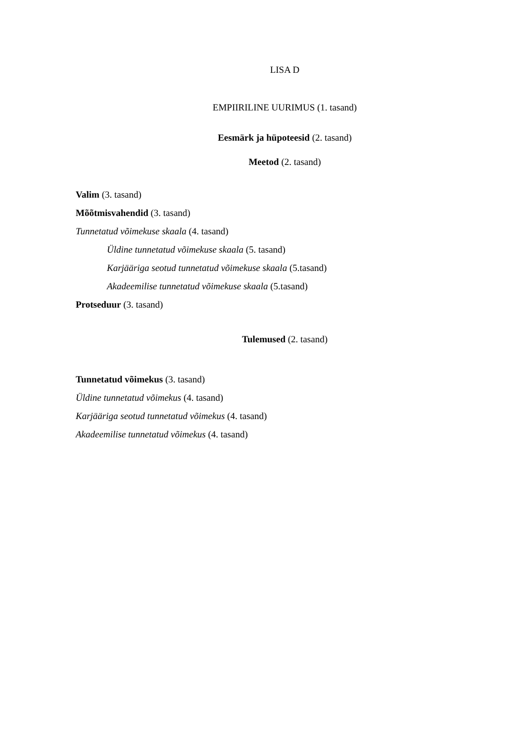LISA D
EMPIIRILINE UURIMUS (1. tasand)
Eesmärk ja hüpoteesid (2. tasand)
Meetod (2. tasand)
Valim (3. tasand)
Mõõtmisvahendid (3. tasand)
Tunnetatud võimekuse skaala (4. tasand)
Üldine tunnetatud võimekuse skaala (5. tasand)
Karjääriga seotud tunnetatud võimekuse skaala (5.tasand)
Akadeemilise tunnetatud võimekuse skaala (5.tasand)
Protseduur (3. tasand)
Tulemused (2. tasand)
Tunnetatud võimekus (3. tasand)
Üldine tunnetatud võimekus (4. tasand)
Karjääriga seotud tunnetatud võimekus (4. tasand)
Akadeemilise tunnetatud võimekus (4. tasand)